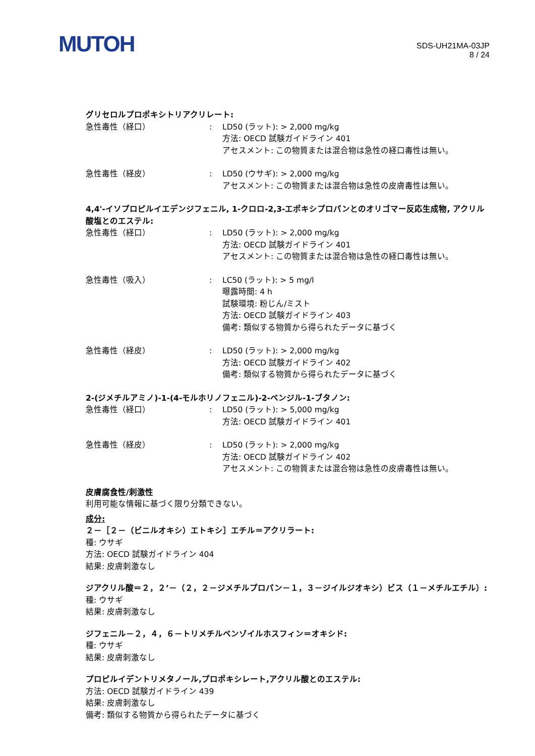MUTOH
SDS-UH21MA-03JP
8 / 24
グリセロルプロポキシトリアクリレート:
急性毒性（経口） : LD50 (ラット): > 2,000 mg/kg
方法: OECD 試験ガイドライン 401
アセスメント: この物質または混合物は急性の経口毒性は無い。
急性毒性（経皮） : LD50 (ウサギ): > 2,000 mg/kg
アセスメント: この物質または混合物は急性の皮膚毒性は無い。
4,4'-イソプロピルイエデンジフェニル, 1-クロロ-2,3-エポキシプロパンとのオリゴマー反応生成物, アクリル酸塩とのエステル:
急性毒性（経口） : LD50 (ラット): > 2,000 mg/kg
方法: OECD 試験ガイドライン 401
アセスメント: この物質または混合物は急性の経口毒性は無い。
急性毒性（吸入） : LC50 (ラット): > 5 mg/l
曝露時間: 4 h
試験環境: 粉じん/ミスト
方法: OECD 試験ガイドライン 403
備考: 類似する物質から得られたデータに基づく
急性毒性（経皮） : LD50 (ラット): > 2,000 mg/kg
方法: OECD 試験ガイドライン 402
備考: 類似する物質から得られたデータに基づく
2-(ジメチルアミノ)-1-(4-モルホリノフェニル)-2-ベンジル-1-ブタノン:
急性毒性（経口） : LD50 (ラット): > 5,000 mg/kg
方法: OECD 試験ガイドライン 401
急性毒性（経皮） : LD50 (ラット): > 2,000 mg/kg
方法: OECD 試験ガイドライン 402
アセスメント: この物質または混合物は急性の皮膚毒性は無い。
皮膚腐食性/刺激性
利用可能な情報に基づく限り分類できない。
成分:
２－［２－（ビニルオキシ）エトキシ］エチル＝アクリラート:
種: ウサギ
方法: OECD 試験ガイドライン 404
結果: 皮膚刺激なし
ジアクリル酸＝２，２’－（２，２－ジメチルプロパン－１，３－ジイルジオキシ）ビス（１－メチルエチル）:
種: ウサギ
結果: 皮膚刺激なし
ジフェニル－２，４，６－トリメチルベンゾイルホスフィン＝オキシド:
種: ウサギ
結果: 皮膚刺激なし
プロピルイデントリメタノール,プロポキシレート,アクリル酸とのエステル:
方法: OECD 試験ガイドライン 439
結果: 皮膚刺激なし
備考: 類似する物質から得られたデータに基づく